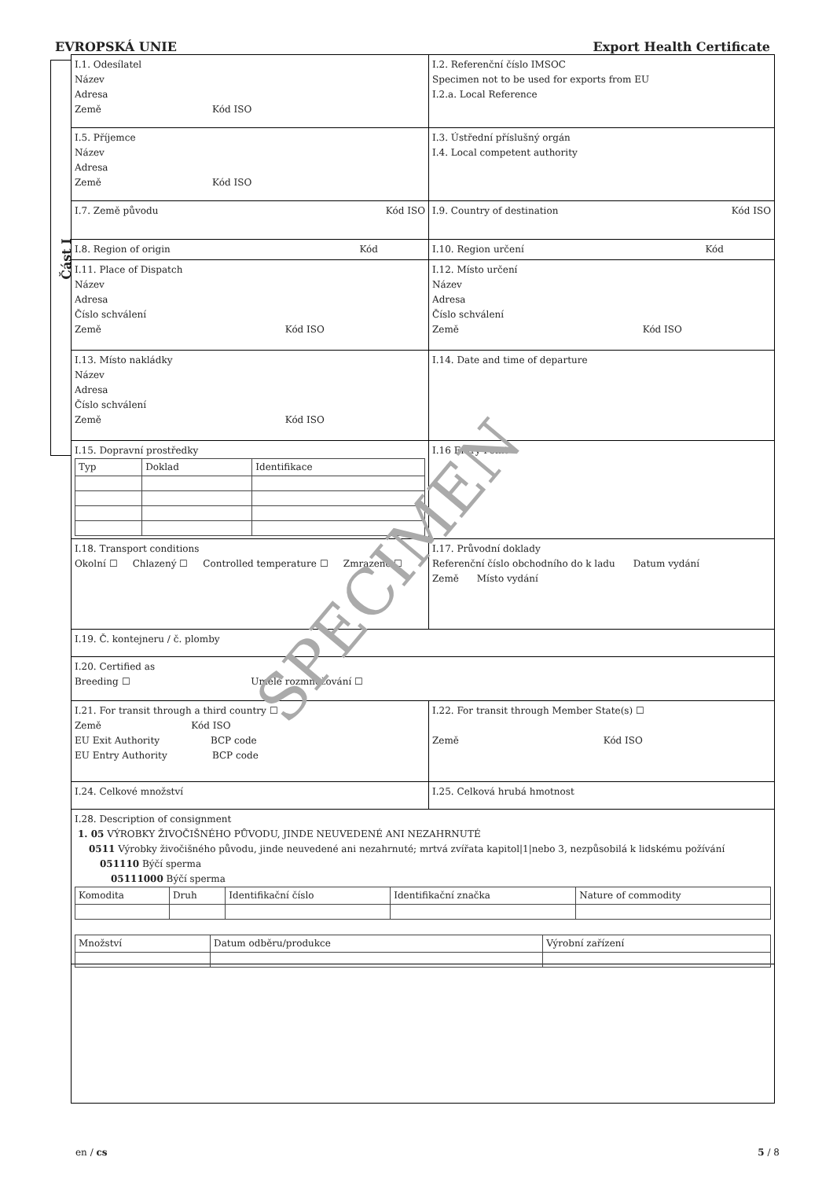EVROPSKÁ UNIE Export Health Certificate
Část I
I.1. Odesílatel
Název
Adresa
Země Kód ISO
I.2. Referenční číslo IMSOC
Specimen not to be used for exports from EU
I.2.a. Local Reference
I.5. Příjemce
Název
Adresa
Země Kód ISO
I.3. Ústřední příslušný orgán
I.4. Local competent authority
I.7. Země původu Kód ISO I.9. Country of destination Kód ISO
I.8. Region of origin Kód I.10. Region určení Kód
I.11. Place of Dispatch
Název
Adresa
Číslo schválení
Země Kód ISO
I.12. Místo určení
Název
Adresa
Číslo schválení
Země Kód ISO
I.13. Místo nakládky
Název
Adresa
Číslo schválení
Země Kód ISO
I.14. Date and time of departure
I.15. Dopravní prostředky
| Typ | Doklad | Identifikace |
I.16 Entry Point
I.18. Transport conditions
Okolní ☐ Chlazený ☐ Controlled temperature ☐ Zmrazené ☐
I.17. Průvodní doklady
Referenční číslo obchodního do k ladu Datum vydání
Země Místo vydání
I.19. Č. kontejneru / č. plomby
I.20. Certified as
Breeding ☐ Umělé rozmnožování ☐
I.21. For transit through a third country ☐
Země Kód ISO
EU Exit Authority BCP code
EU Entry Authority BCP code
I.22. For transit through Member State(s) ☐
Země Kód ISO
I.24. Celkové množství I.25. Celková hrubá hmotnost
I.28. Description of consignment
1. 05 VÝROBKY ŽIVOČIŠNÉHO PŮVODU, JINDE NEUVEDENÉ ANI NEZAHRNUTÉ
0511 Výrobky živočišného původu, jinde neuvedené ani nezahrnuté; mrtvá zvířata kapitol|1|nebo 3, nezpůsobilá k lidskému požívání
051110 Býčí sperma
05111000 Býčí sperma
| Komodita | Druh | Identifikační číslo | Identifikační značka | Nature of commodity |
| Množství | Datum odběru/produkce | Výrobní zařízení |
SPECIMEN
en / cs 5 / 8